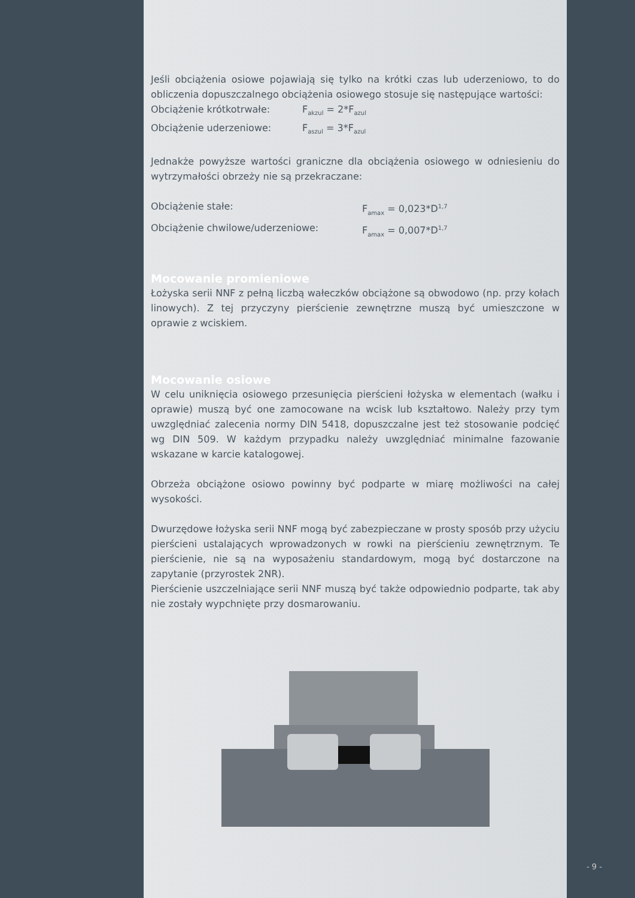Jeśli obciążenia osiowe pojawiają się tylko na krótki czas lub uderzeniowo, to do obliczenia dopuszczalnego obciążenia osiowego stosuje się następujące wartości:
Obciążenie krótkotrwałe: F<sub>akzul</sub> = 2*F<sub>azul</sub>
Obciążenie uderzeniowe: F<sub>aszul</sub> = 3*F<sub>azul</sub>
Jednakże powyższe wartości graniczne dla obciążenia osiowego w odniesieniu do wytrzymałości obrzeży nie są przekraczane:
Obciążenie stałe: F<sub>amax</sub> = 0,023*D<sup>1,7</sup>
Obciążenie chwilowe/uderzeniowe: F<sub>amax</sub> = 0,007*D<sup>1,7</sup>
Mocowanie promieniowe
Łożyska serii NNF z pełną liczbą wałeczków obciążone są obwodowo (np. przy kołach linowych). Z tej przyczyny pierścienie zewnętrzne muszą być umieszczone w oprawie z wciskiem.
Mocowanie osiowe
W celu uniknięcia osiowego przesunięcia pierścieni łożyska w elementach (wałku i oprawie) muszą być one zamocowane na wcisk lub kształtowo. Należy przy tym uwzględniać zalecenia normy DIN 5418, dopuszczalne jest też stosowanie podcięć wg DIN 509. W każdym przypadku należy uwzględniać minimalne fazowanie wskazane w karcie katalogowej.
Obrzeża obciążone osiowo powinny być podparte w miarę możliwości na całej wysokości.
Dwurzędowe łożyska serii NNF mogą być zabezpieczane w prosty sposób przy użyciu pierścieni ustalających wprowadzonych w rowki na pierścieniu zewnętrznym. Te pierścienie, nie są na wyposażeniu standardowym, mogą być dostarczone na zapytanie (przyrostek 2NR).
Pierścienie uszczelniające serii NNF muszą być także odpowiednio podparte, tak aby nie zostały wypchnięte przy dosmarowaniu.
- 9 -